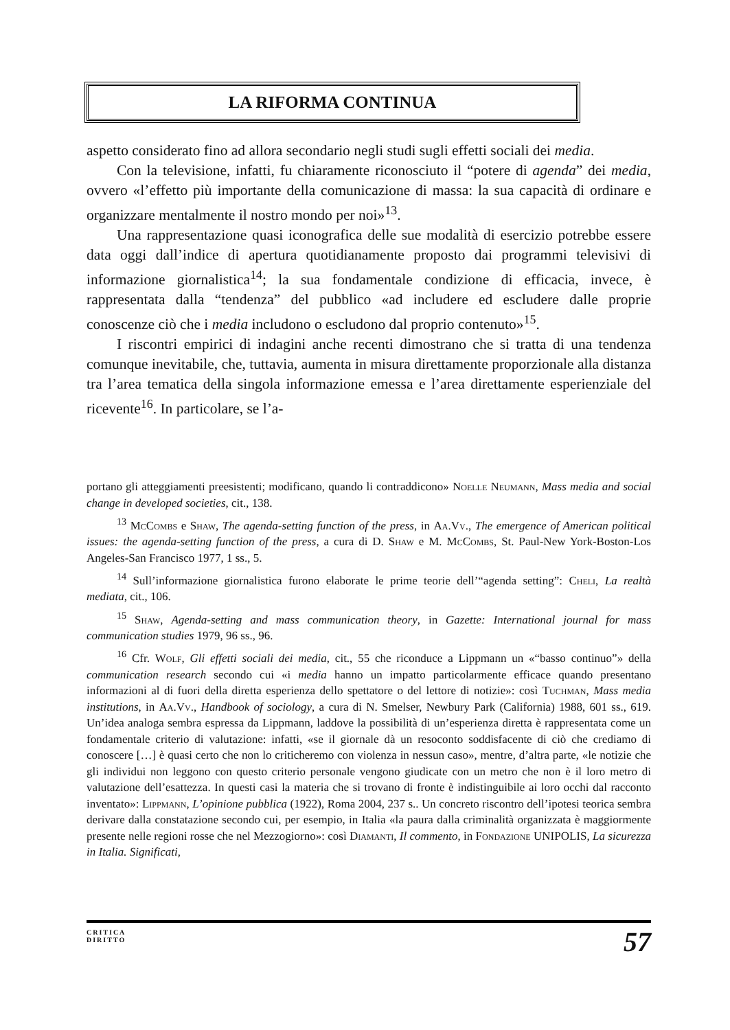LA RIFORMA CONTINUA
aspetto considerato fino ad allora secondario negli studi sugli effetti sociali dei media.
Con la televisione, infatti, fu chiaramente riconosciuto il “potere di agenda” dei media, ovvero «l’effetto più importante della comunicazione di massa: la sua capacità di ordinare e organizzare mentalmente il nostro mondo per noi»<sup>13</sup>.
Una rappresentazione quasi iconografica delle sue modalità di esercizio potrebbe essere data oggi dall’indice di apertura quotidianamente proposto dai programmi televisivi di informazione giornalistica<sup>14</sup>; la sua fondamentale condizione di efficacia, invece, è rappresentata dalla “tendenza” del pubblico «ad includere ed escludere dalle proprie conoscenze ciò che i media includono o escludono dal proprio contenuto»<sup>15</sup>.
I riscontri empirici di indagini anche recenti dimostrano che si tratta di una tendenza comunque inevitabile, che, tuttavia, aumenta in misura direttamente proporzionale alla distanza tra l’area tematica della singola informazione emessa e l’area direttamente esperienziale del ricevente<sup>16</sup>. In particolare, se l’a-
portano gli atteggiamenti preesistenti; modificano, quando li contraddicono» Noelle Neumann, Mass media and social change in developed societies, cit., 138.
<sup>13</sup> McCombs e Shaw, The agenda-setting function of the press, in Aa.Vv., The emergence of American political issues: the agenda-setting function of the press, a cura di D. Shaw e M. McCombs, St. Paul-New York-Boston-Los Angeles-San Francisco 1977, 1 ss., 5.
<sup>14</sup> Sull’informazione giornalistica furono elaborate le prime teorie dell’“agenda setting”: Cheli, La realtà mediata, cit., 106.
<sup>15</sup> Shaw, Agenda-setting and mass communication theory, in Gazette: International journal for mass communication studies 1979, 96 ss., 96.
<sup>16</sup> Cfr. Wolf, Gli effetti sociali dei media, cit., 55 che riconduce a Lippmann un «“basso continuo”» della communication research secondo cui «i media hanno un impatto particolarmente efficace quando presentano informazioni al di fuori della diretta esperienza dello spettatore o del lettore di notizie»: così Tuchman, Mass media institutions, in Aa.Vv., Handbook of sociology, a cura di N. Smelser, Newbury Park (California) 1988, 601 ss., 619. Un’idea analoga sembra espressa da Lippmann, laddove la possibilità di un’esperienza diretta è rappresentata come un fondamentale criterio di valutazione: infatti, «se il giornale dà un resoconto soddisfacente di ciò che crediamo di conoscere […] è quasi certo che non lo criticheremo con violenza in nessun caso», mentre, d’altra parte, «le notizie che gli individui non leggono con questo criterio personale vengono giudicate con un metro che non è il loro metro di valutazione dell’esattezza. In questi casi la materia che si trovano di fronte è indistinguibile ai loro occhi dal racconto inventato»: Lippmann, L’opinione pubblica (1922), Roma 2004, 237 s.. Un concreto riscontro dell’ipotesi teorica sembra derivare dalla constatazione secondo cui, per esempio, in Italia «la paura dalla criminalità organizzata è maggiormente presente nelle regioni rosse che nel Mezzogiorno»: così Diamanti, Il commento, in Fondazione UNIPOLIS, La sicurezza in Italia. Significati,
CRITICA
DIRITTO
57